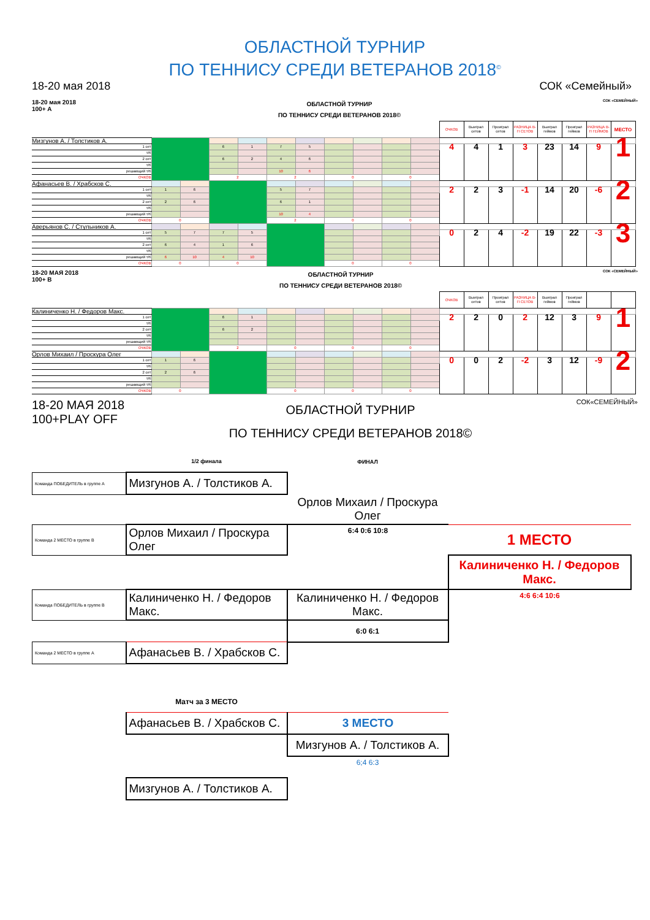ОБЛАСТНОЙ ТУРНИР
ПО ТЕННИСУ СРЕДИ ВЕТЕРАНОВ 2018<sup>©</sup>
18-20 мая 2018 СОК «Семейный»
18-20 мая 2018
100+ A
ОБЛАСТНОЙ ТУРНИР
ПО ТЕННИСУ СРЕДИ ВЕТЕРАНОВ 2018©
СОК «СЕМЕЙНЫЙ»
| | | | | | | | | | | | ОЧКОВ | Выиграл сетов | Проиграл сетов | РАЗНИЦА В-П СЕТОВ | Выиграл геймов | Проиграл геймов | РАЗНИЦА В-П ГЕЙМОВ | МЕСТО |
| Мизгунов А. / Толстиков А. | | | | | | | | | | | | | | | | | | |
| 1 сет | | | 6 | 1 | 7 | 5 | | | | | 4 | 4 | 1 | 3 | 23 | 14 | 9 | 1 |
| т/б | | | | | | | | | | | | | | | | | | |
| 2 сет | | | 6 | 2 | 4 | 6 | | | | | | | | | | | | |
| т/б | | | | | | | | | | | | | | | | | | |
| решающий т/б | | | | | 10 | 6 | | | | | | | | | | | | |
| ОЧКОВ | | | 2 | | 2 | | 0 | | 0 | | | | | | | | | |
| Афанасьев В. / Храбсков С. | | | | | | | | | | | | | | | | | | |
| 1 сет | 1 | 6 | | | 5 | 7 | | | | | 2 | 2 | 3 | -1 | 14 | 20 | -6 | 2 |
| т/б | | | | | | | | | | | | | | | | | | |
| 2 сет | 2 | 6 | | | 6 | 1 | | | | | | | | | | | | |
| т/б | | | | | | | | | | | | | | | | | | |
| решающий т/б | | | | | 10 | 4 | | | | | | | | | | | | |
| ОЧКОВ | 0 | | | | 2 | | 0 | | 0 | | | | | | | | | |
| Аверьянов С. / Стульников А. | | | | | | | | | | | | | | | | | | |
| 1 сет | 5 | 7 | 7 | 5 | | | | | | | 0 | 2 | 4 | -2 | 19 | 22 | -3 | 3 |
| т/б | | | | | | | | | | | | | | | | | | |
| 2 сет | 6 | 4 | 1 | 6 | | | | | | | | | | | | | | |
| т/б | | | | | | | | | | | | | | | | | | |
| решающий т/б | 6 | 10 | 4 | 10 | | | | | | | | | | | | | | |
| ОЧКОВ | 0 | | 0 | | | | 0 | | 0 | | | | | | | | | |
18-20 МАЯ 2018
100+ B
ОБЛАСТНОЙ ТУРНИР
ПО ТЕННИСУ СРЕДИ ВЕТЕРАНОВ 2018©
СОК «СЕМЕЙНЫЙ»
| | | | | | | | | | | | ОЧКОВ | Выиграл сетов | Проиграл сетов | РАЗНИЦА В-П СЕТОВ | Выиграл геймов | Проиграл геймов | | |
| Калиниченко Н. / Федоров Макс. | | | | | | | | | | | | | | | | | | |
| 1 сет | | | 6 | 1 | | | | | | | 2 | 2 | 0 | 2 | 12 | 3 | 9 | 1 |
| т/б | | | | | | | | | | | | | | | | | | |
| 2 сет | | | 6 | 2 | | | | | | | | | | | | | | |
| т/б | | | | | | | | | | | | | | | | | | |
| решающий т/б | | | | | | | | | | | | | | | | | | |
| ОЧКОВ | | | 2 | | 0 | | 0 | | 0 | | | | | | | | | |
| Орлов Михаил / Проскура Олег | | | | | | | | | | | | | | | | | | |
| 1 сет | 1 | 6 | | | | | | | | | 0 | 0 | 2 | -2 | 3 | 12 | -9 | 2 |
| т/б | | | | | | | | | | | | | | | | | | |
| 2 сет | 2 | 6 | | | | | | | | | | | | | | | | |
| т/б | | | | | | | | | | | | | | | | | | |
| решающий т/б | | | | | | | | | | | | | | | | | | |
| ОЧКОВ | 0 | | | | 0 | | 0 | | 0 | | | | | | | | | |
18-20 МАЯ 2018
100+PLAY OFF
ОБЛАСТНОЙ ТУРНИР
ПО ТЕННИСУ СРЕДИ ВЕТЕРАНОВ 2018©
СОК«СЕМЕЙНЫЙ»
| | 1/2 финала | ФИНАЛ | |
| Команда ПОБЕДИТЕЛЬ в группе А | Мизгунов А. / Толстиков А. | | |
| | | Орлов Михаил / Проскура Олег | |
| Команда 2 МЕСТО в группе В | Орлов Михаил / Проскура Олег | 6:4 0:6 10:8 | 1 МЕСТО |
| | | | Калиниченко Н. / Федоров Макс. |
| Команда ПОБЕДИТЕЛЬ в группе В | Калиниченко Н. / Федоров Макс. | Калиниченко Н. / Федоров Макс. | 4:6 6:4 10:6 |
| | | 6:0 6:1 | |
| Команда 2 МЕСТО в группе А | Афанасьев В. / Храбсков С. | | |
| | Матч за 3 МЕСТО | | |
| | Афанасьев В. / Храбсков С. | 3 МЕСТО | |
| | | Мизгунов А. / Толстиков А. | |
| | | 6;4 6:3 | |
| | Мизгунов А. / Толстиков А. | | |